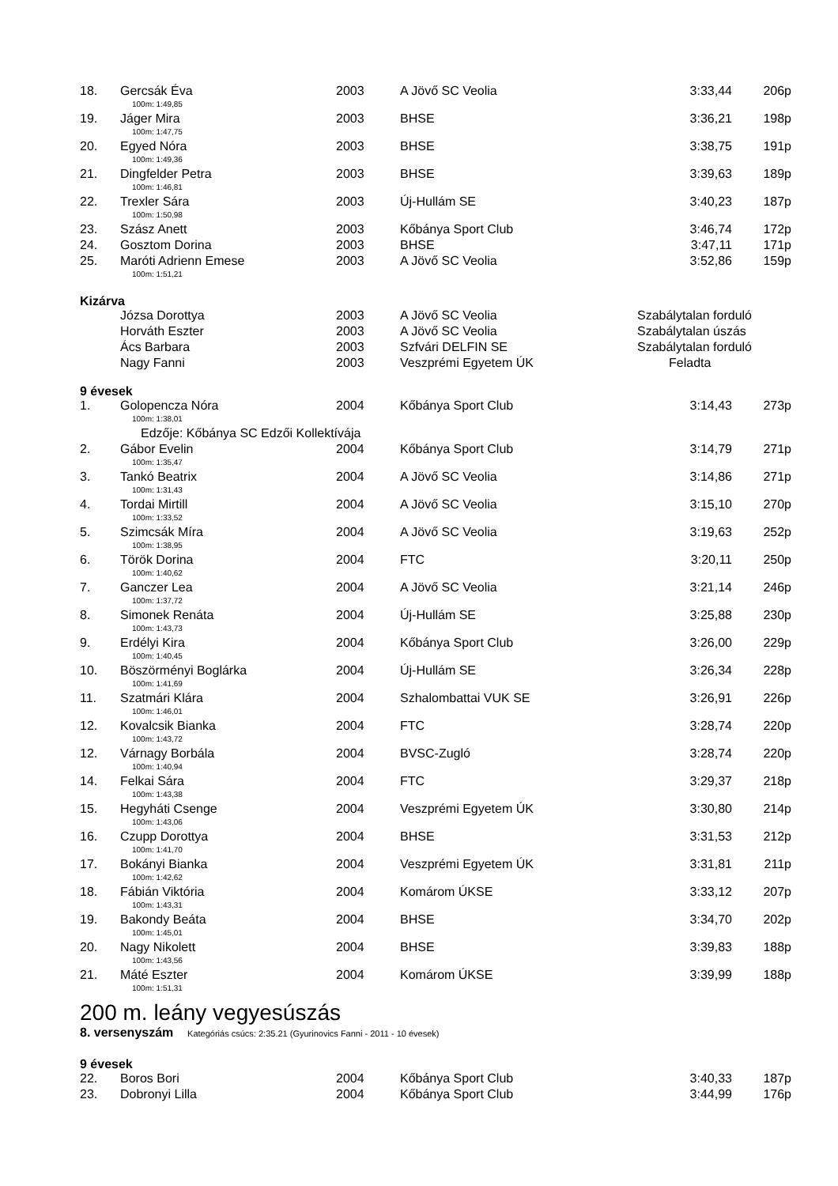| 18. | Gercsák Éva | 2003 | A Jövő SC Veolia | 3:33,44 | 206p |
| | 100m: 1:49,85 | | | | |
| 19. | Jáger Mira | 2003 | BHSE | 3:36,21 | 198p |
| | 100m: 1:47,75 | | | | |
| 20. | Egyed Nóra | 2003 | BHSE | 3:38,75 | 191p |
| | 100m: 1:49,36 | | | | |
| 21. | Dingfelder Petra | 2003 | BHSE | 3:39,63 | 189p |
| | 100m: 1:46,81 | | | | |
| 22. | Trexler Sára | 2003 | Új-Hullám SE | 3:40,23 | 187p |
| | 100m: 1:50,98 | | | | |
| 23. | Szász Anett | 2003 | Kőbánya Sport Club | 3:46,74 | 172p |
| 24. | Gosztom Dorina | 2003 | BHSE | 3:47,11 | 171p |
| 25. | Maróti Adrienn Emese | 2003 | A Jövő SC Veolia | 3:52,86 | 159p |
| | 100m: 1:51,21 | | | | |
Kizárva
| | Józsa Dorottya | 2003 | A Jövő SC Veolia | Szabálytalan forduló |
| | Horváth Eszter | 2003 | A Jövő SC Veolia | Szabálytalan úszás |
| | Ács Barbara | 2003 | Szfvári DELFIN SE | Szabálytalan forduló |
| | Nagy Fanni | 2003 | Veszprémi Egyetem ÚK | Feladta |
9 évesek
| 1. | Golopencza Nóra | 2004 | Kőbánya Sport Club | 3:14,43 | 273p |
| | 100m: 1:38,01 | | | | |
| | Edzője: Kőbánya SC Edzői Kollektívája | | | | |
| 2. | Gábor Evelin | 2004 | Kőbánya Sport Club | 3:14,79 | 271p |
| | 100m: 1:35,47 | | | | |
| 3. | Tankó Beatrix | 2004 | A Jövő SC Veolia | 3:14,86 | 271p |
| | 100m: 1:31,43 | | | | |
| 4. | Tordai Mirtill | 2004 | A Jövő SC Veolia | 3:15,10 | 270p |
| | 100m: 1:33,52 | | | | |
| 5. | Szimcsák Míra | 2004 | A Jövő SC Veolia | 3:19,63 | 252p |
| | 100m: 1:38,95 | | | | |
| 6. | Török Dorina | 2004 | FTC | 3:20,11 | 250p |
| | 100m: 1:40,62 | | | | |
| 7. | Ganczer Lea | 2004 | A Jövő SC Veolia | 3:21,14 | 246p |
| | 100m: 1:37,72 | | | | |
| 8. | Simonek Renáta | 2004 | Új-Hullám SE | 3:25,88 | 230p |
| | 100m: 1:43,73 | | | | |
| 9. | Erdélyi Kira | 2004 | Kőbánya Sport Club | 3:26,00 | 229p |
| | 100m: 1:40,45 | | | | |
| 10. | Böszörményi Boglárka | 2004 | Új-Hullám SE | 3:26,34 | 228p |
| | 100m: 1:41,69 | | | | |
| 11. | Szatmári Klára | 2004 | Szhalombattai VUK SE | 3:26,91 | 226p |
| | 100m: 1:46,01 | | | | |
| 12. | Kovalcsik Bianka | 2004 | FTC | 3:28,74 | 220p |
| | 100m: 1:43,72 | | | | |
| 12. | Várnagy Borbála | 2004 | BVSC-Zugló | 3:28,74 | 220p |
| | 100m: 1:40,94 | | | | |
| 14. | Felkai Sára | 2004 | FTC | 3:29,37 | 218p |
| | 100m: 1:43,38 | | | | |
| 15. | Hegyháti Csenge | 2004 | Veszprémi Egyetem ÚK | 3:30,80 | 214p |
| | 100m: 1:43,06 | | | | |
| 16. | Czupp Dorottya | 2004 | BHSE | 3:31,53 | 212p |
| | 100m: 1:41,70 | | | | |
| 17. | Bokányi Bianka | 2004 | Veszprémi Egyetem ÚK | 3:31,81 | 211p |
| | 100m: 1:42,62 | | | | |
| 18. | Fábián Viktória | 2004 | Komárom ÚKSE | 3:33,12 | 207p |
| | 100m: 1:43,31 | | | | |
| 19. | Bakondy Beáta | 2004 | BHSE | 3:34,70 | 202p |
| | 100m: 1:45,01 | | | | |
| 20. | Nagy Nikolett | 2004 | BHSE | 3:39,83 | 188p |
| | 100m: 1:43,56 | | | | |
| 21. | Máté Eszter | 2004 | Komárom ÚKSE | 3:39,99 | 188p |
| | 100m: 1:51,31 | | | | |
200 m. leány vegyesúszás
8. versenyszám Kategóriás csúcs: 2:35.21 (Gyurinovics Fanni - 2011 - 10 évesek)
9 évesek
| 22. | Boros Bori | 2004 | Kőbánya Sport Club | 3:40,33 | 187p |
| 23. | Dobronyi Lilla | 2004 | Kőbánya Sport Club | 3:44,99 | 176p |